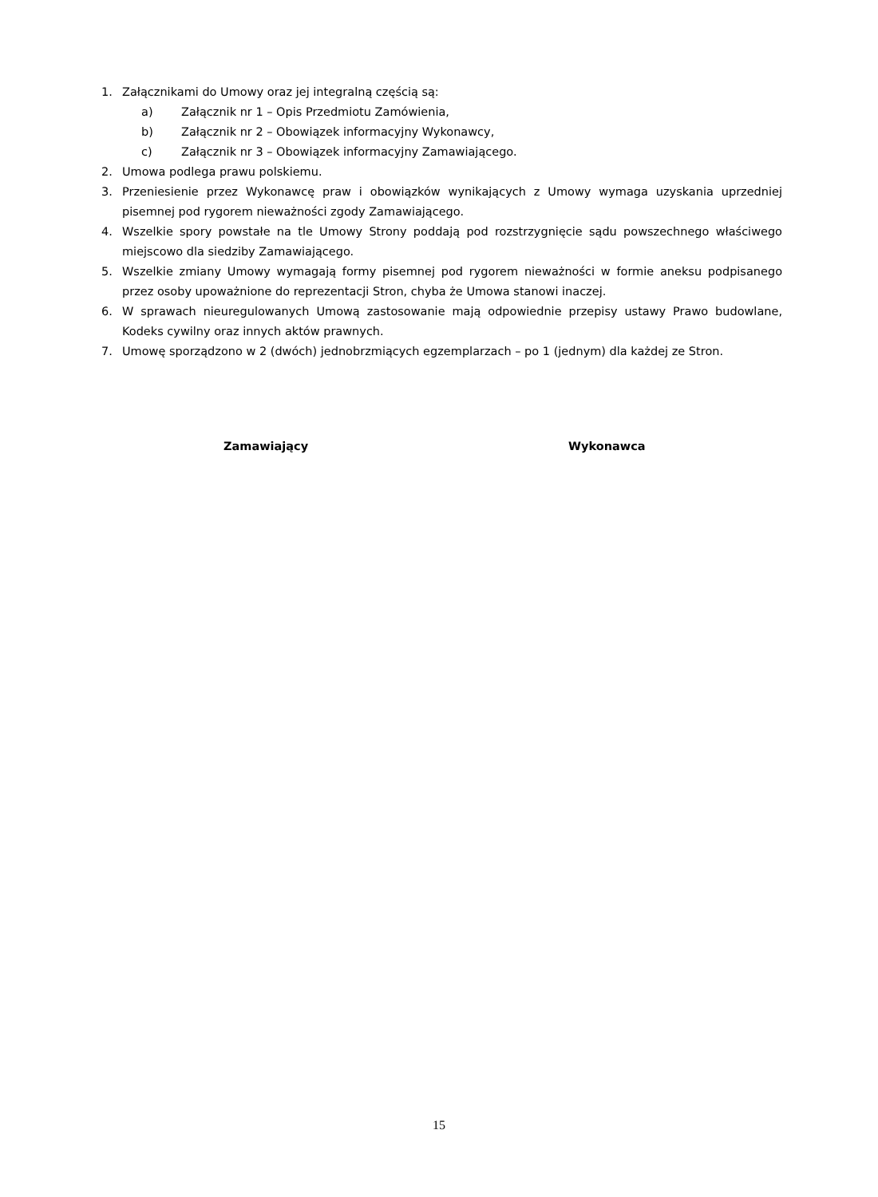1. Załącznikami do Umowy oraz jej integralną częścią są:
a) Załącznik nr 1 – Opis Przedmiotu Zamówienia,
b) Załącznik nr 2 – Obowiązek informacyjny Wykonawcy,
c) Załącznik nr 3 – Obowiązek informacyjny Zamawiającego.
2. Umowa podlega prawu polskiemu.
3. Przeniesienie przez Wykonawcę praw i obowiązków wynikających z Umowy wymaga uzyskania uprzedniej pisemnej pod rygorem nieważności zgody Zamawiającego.
4. Wszelkie spory powstałe na tle Umowy Strony poddają pod rozstrzygnięcie sądu powszechnego właściwego miejscowo dla siedziby Zamawiającego.
5. Wszelkie zmiany Umowy wymagają formy pisemnej pod rygorem nieważności w formie aneksu podpisanego przez osoby upoważnione do reprezentacji Stron, chyba że Umowa stanowi inaczej.
6. W sprawach nieuregulowanych Umową zastosowanie mają odpowiednie przepisy ustawy Prawo budowlane, Kodeks cywilny oraz innych aktów prawnych.
7. Umowę sporządzono w 2 (dwóch) jednobrzmiących egzemplarzach – po 1 (jednym) dla każdej ze Stron.
Zamawiający Wykonawca
15